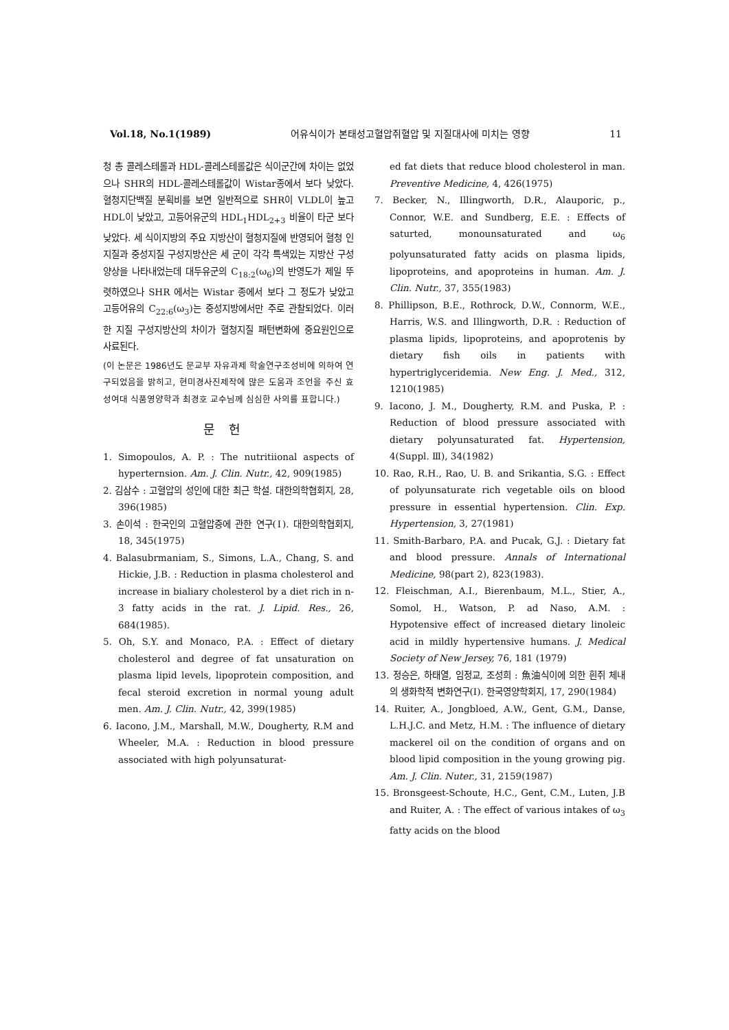Vol.18, No.1(1989) 어유식이가 본태성고혈압쥐혈압 및 지질대사에 미치는 영향 11
청 총 콜레스테롤과 HDL-콜레스테롤값은 식이군간에 차이는 없었으나 SHR의 HDL-콜레스테롤값이 Wistar종에서 보다 낮았다. 혈청지단백질 분획비를 보면 일반적으로 SHR이 VLDL이 높고 HDL이 낮았고, 고등어유군의 HDL<sub>1</sub>HDL<sub>2+3</sub> 비율이 타군 보다 낮았다. 세 식이지방의 주요 지방산이 혈청지질에 반영되어 혈청 인지질과 중성지질 구성지방산은 세 군이 각각 특색있는 지방산 구성 양상을 나타내었는데 대두유군의 C<sub>18:2</sub>(ω<sub>6</sub>)의 반영도가 제일 뚜렷하였으나 SHR 에서는 Wistar 종에서 보다 그 정도가 낮았고 고등어유의 C<sub>22:6</sub>(ω<sub>3</sub>)는 중성지방에서만 주로 관찰되었다. 이러한 지질 구성지방산의 차이가 혈청지질 패턴변화에 중요원인으로 사료된다.
(이 논문은 1986년도 문교부 자유과제 학술연구조성비에 의하여 연구되었음을 밝히고, 현미경사진제작에 많은 도움과 조언을 주신 효성여대 식품영양학과 최경호 교수님께 심심한 사의를 표합니다.)
문헌
1. Simopoulos, A. P. : The nutritiional aspects of hyperternsion. Am. J. Clin. Nutr., 42, 909(1985)
2. 김삼수 : 고혈압의 성인에 대한 최근 학설. 대한의학협회지, 28, 396(1985)
3. 손이석 : 한국인의 고혈압증에 관한 연구(Ⅰ). 대한의학협회지, 18, 345(1975)
4. Balasubrmaniam, S., Simons, L.A., Chang, S. and Hickie, J.B. : Reduction in plasma cholesterol and increase in bialiary cholesterol by a diet rich in n-3 fatty acids in the rat. J. Lipid. Res., 26, 684(1985).
5. Oh, S.Y. and Monaco, P.A. : Effect of dietary cholesterol and degree of fat unsaturation on plasma lipid levels, lipoprotein composition, and fecal steroid excretion in normal young adult men. Am. J. Clin. Nutr., 42, 399(1985)
6. Iacono, J.M., Marshall, M.W., Dougherty, R.M and Wheeler, M.A. : Reduction in blood pressure associated with high polyunsaturat-
ed fat diets that reduce blood cholesterol in man. Preventive Medicine, 4, 426(1975)
7. Becker, N., Illingworth, D.R., Alauporic, p., Connor, W.E. and Sundberg, E.E. : Effects of saturted, monounsaturated and ω<sub>6</sub> polyunsaturated fatty acids on plasma lipids, lipoproteins, and apoproteins in human. Am. J. Clin. Nutr., 37, 355(1983)
8. Phillipson, B.E., Rothrock, D.W., Connorm, W.E., Harris, W.S. and Illingworth, D.R. : Reduction of plasma lipids, lipoproteins, and apoprotenis by dietary fish oils in patients with hypertriglyceridemia. New Eng. J. Med., 312, 1210(1985)
9. Iacono, J. M., Dougherty, R.M. and Puska, P. : Reduction of blood pressure associated with dietary polyunsaturated fat. Hypertension, 4(Suppl. Ⅲ), 34(1982)
10. Rao, R.H., Rao, U. B. and Srikantia, S.G. : Effect of polyunsaturate rich vegetable oils on blood pressure in essential hypertension. Clin. Exp. Hypertension, 3, 27(1981)
11. Smith-Barbaro, P.A. and Pucak, G.J. : Dietary fat and blood pressure. Annals of International Medicine, 98(part 2), 823(1983).
12. Fleischman, A.I., Bierenbaum, M.L., Stier, A., Somol, H., Watson, P. ad Naso, A.M. : Hypotensive effect of increased dietary linoleic acid in mildly hypertensive humans. J. Medical Society of New Jersey, 76, 181 (1979)
13. 정승은, 하태열, 임정교, 조성희 : 魚油식이에 의한 흰쥐 체내의 생화학적 변화연구(Ⅰ). 한국영양학회지, 17, 290(1984)
14. Ruiter, A., Jongbloed, A.W., Gent, G.M., Danse, L.H.J.C. and Metz, H.M. : The influence of dietary mackerel oil on the condition of organs and on blood lipid composition in the young growing pig. Am. J. Clin. Nuter., 31, 2159(1987)
15. Bronsgeest-Schoute, H.C., Gent, C.M., Luten, J.B and Ruiter, A. : The effect of various intakes of ω<sub>3</sub> fatty acids on the blood